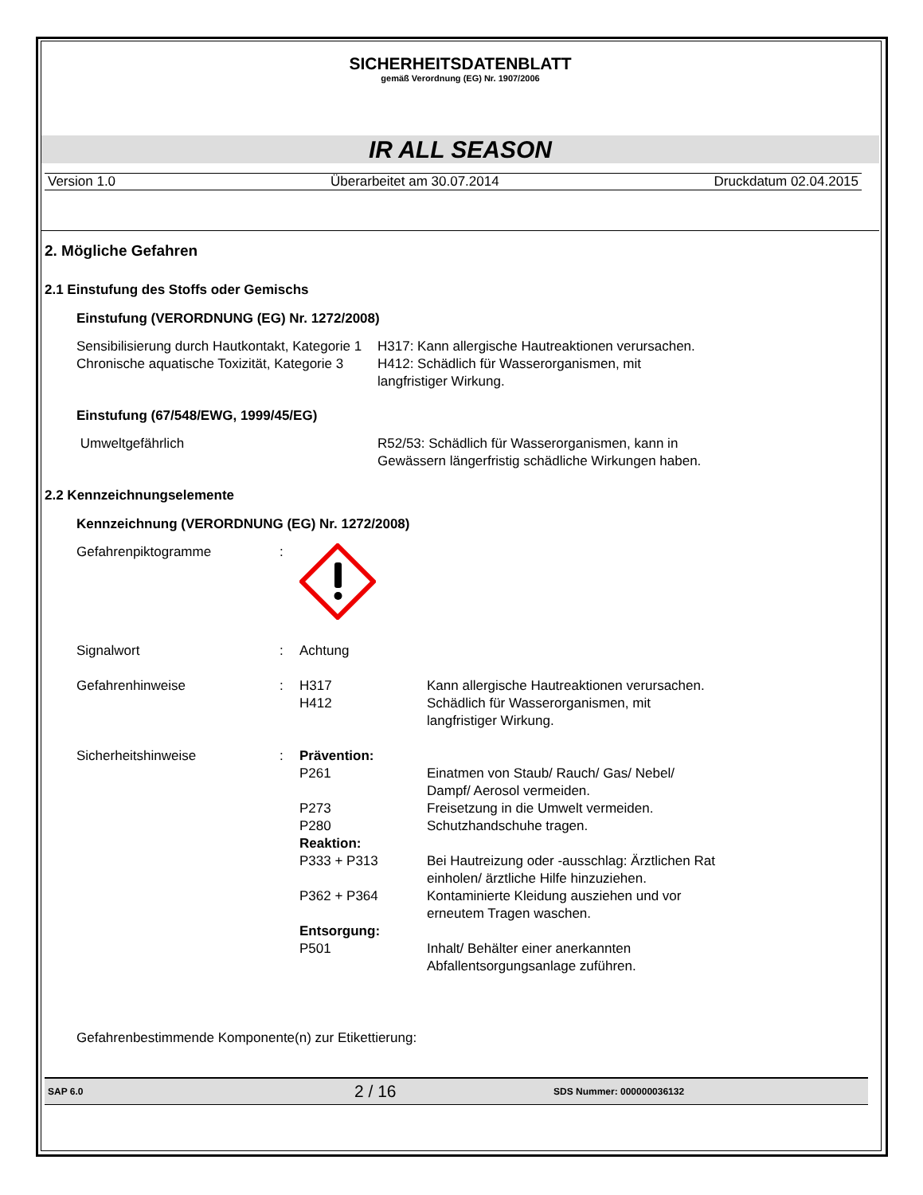SICHERHEITSDATENBLATT
gemäß Verordnung (EG) Nr. 1907/2006
IR ALL SEASON
Version 1.0 Überarbeitet am 30.07.2014 Druckdatum 02.04.2015
2. Mögliche Gefahren
2.1 Einstufung des Stoffs oder Gemischs
Einstufung (VERORDNUNG (EG) Nr. 1272/2008)
Sensibilisierung durch Hautkontakt, Kategorie 1
Chronische aquatische Toxizität, Kategorie 3
H317: Kann allergische Hautreaktionen verursachen.
H412: Schädlich für Wasserorganismen, mit langfristiger Wirkung.
Einstufung (67/548/EWG, 1999/45/EG)
Umweltgefährlich R52/53: Schädlich für Wasserorganismen, kann in Gewässern längerfristig schädliche Wirkungen haben.
2.2 Kennzeichnungselemente
Kennzeichnung (VERORDNUNG (EG) Nr. 1272/2008)
Gefahrenpiktogramme :
Signalwort : Achtung
Gefahrenhinweise : H317 Kann allergische Hautreaktionen verursachen.
H412 Schädlich für Wasserorganismen, mit langfristiger Wirkung.
Sicherheitshinweise : Prävention:
P261 Einatmen von Staub/ Rauch/ Gas/ Nebel/ Dampf/ Aerosol vermeiden.
P273 Freisetzung in die Umwelt vermeiden.
P280 Schutzhandschuhe tragen.
Reaktion:
P333 + P313 Bei Hautreizung oder -ausschlag: Ärztlichen Rat einholen/ ärztliche Hilfe hinzuziehen.
P362 + P364 Kontaminierte Kleidung ausziehen und vor erneutem Tragen waschen.
Entsorgung:
P501 Inhalt/ Behälter einer anerkannten Abfallentsorgungsanlage zuführen.
Gefahrenbestimmende Komponente(n) zur Etikettierung:
SAP 6.0 2 / 16 SDS Nummer: 000000036132